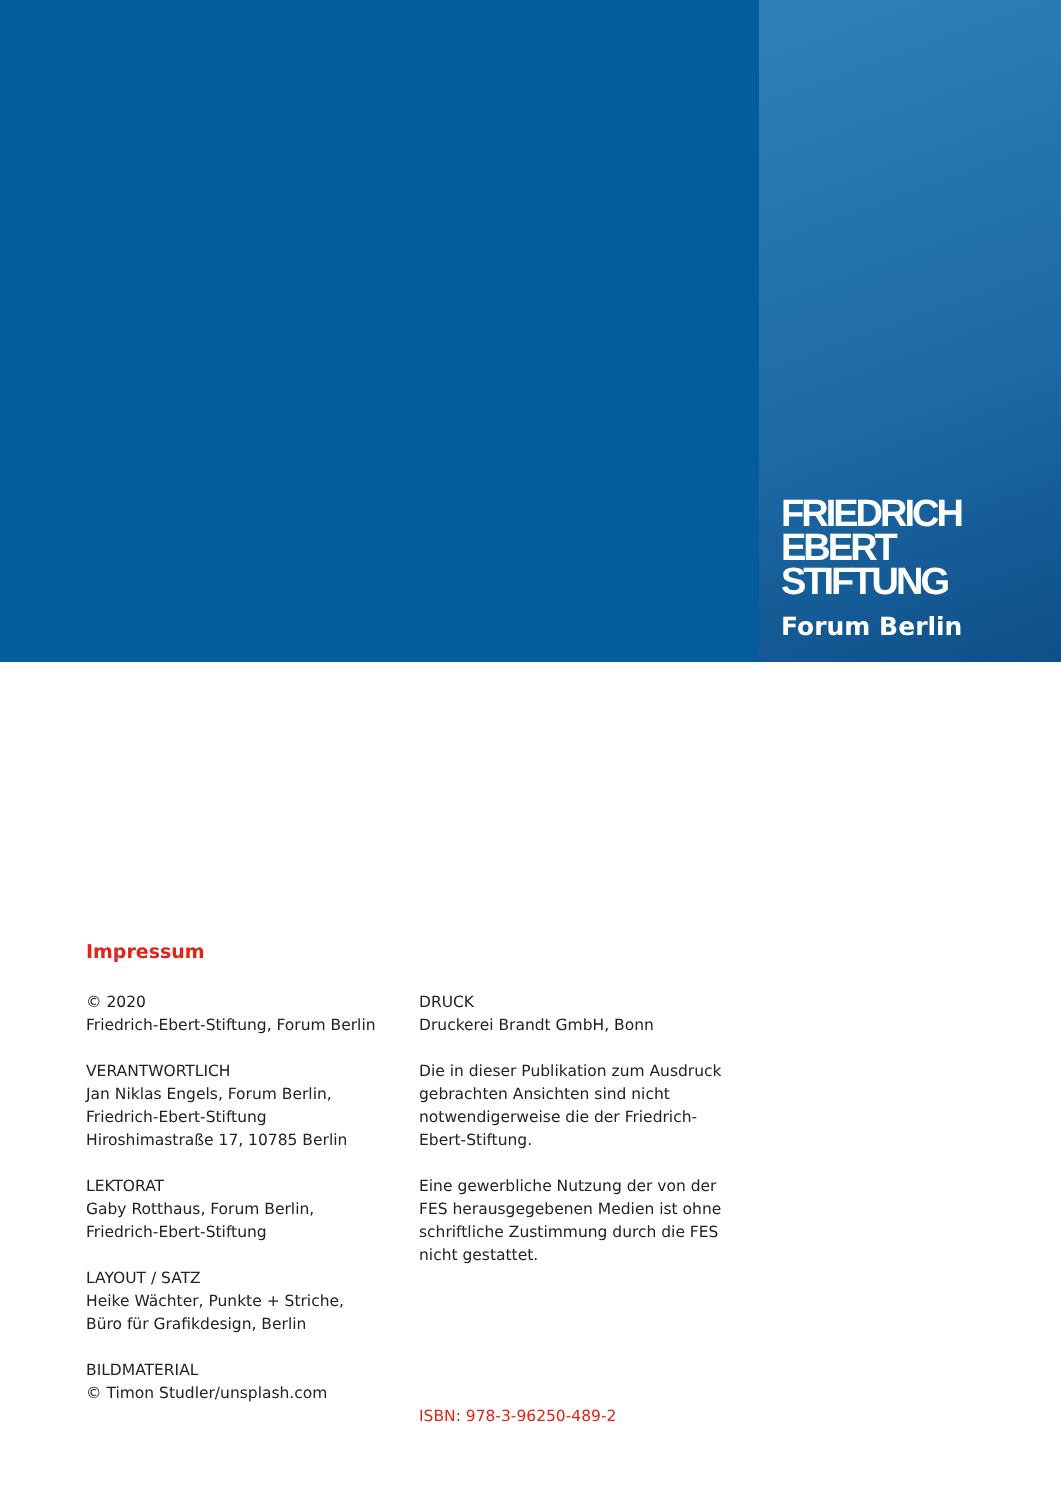FRIEDRICH
EBERT
STIFTUNG
Forum Berlin
Impressum
© 2020
Friedrich-Ebert-Stiftung, Forum Berlin
VERANTWORTLICH
Jan Niklas Engels, Forum Berlin,
Friedrich-Ebert-Stiftung
Hiroshimastraße 17, 10785 Berlin
LEKTORAT
Gaby Rotthaus, Forum Berlin,
Friedrich-Ebert-Stiftung
LAYOUT / SATZ
Heike Wächter, Punkte + Striche,
Büro für Grafikdesign, Berlin
BILDMATERIAL
© Timon Studler/unsplash.com
DRUCK
Druckerei Brandt GmbH, Bonn
Die in dieser Publikation zum Ausdruck gebrachten Ansichten sind nicht notwendigerweise die der Friedrich-Ebert-Stiftung.
Eine gewerbliche Nutzung der von der FES herausgegebenen Medien ist ohne schriftliche Zustimmung durch die FES nicht gestattet.
ISBN: 978-3-96250-489-2